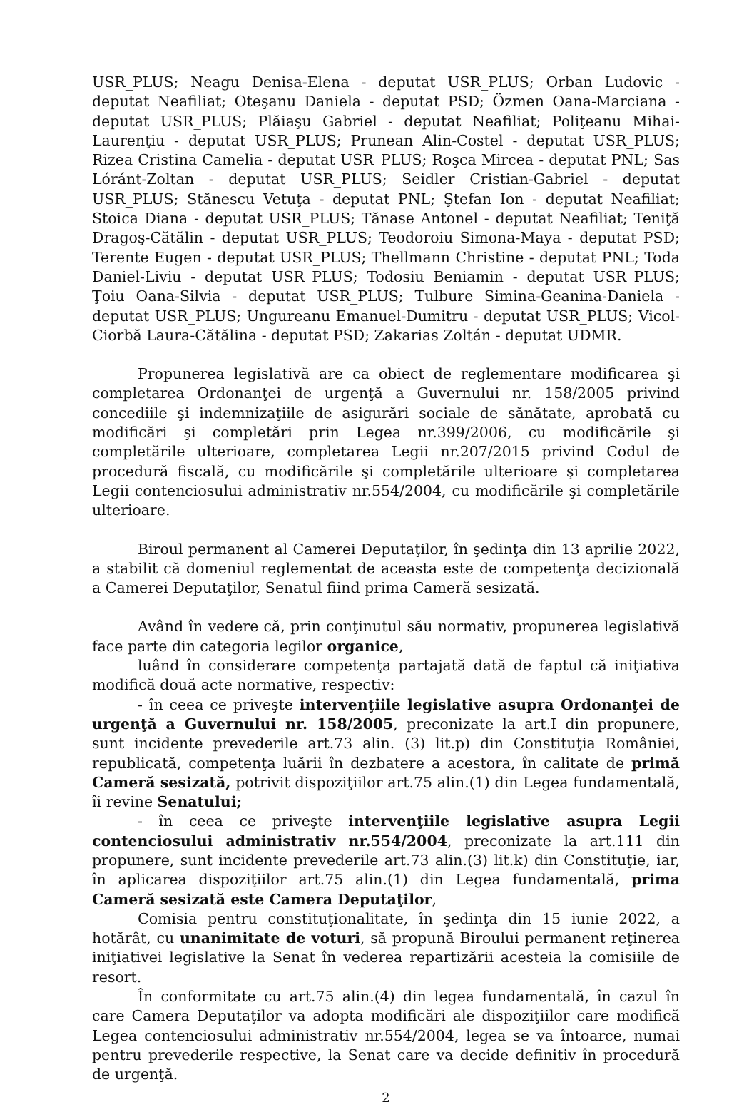USR_PLUS; Neagu Denisa-Elena - deputat USR_PLUS; Orban Ludovic - deputat Neafiliat; Oteşanu Daniela - deputat PSD; Özmen Oana-Marciana - deputat USR_PLUS; Plăiaşu Gabriel - deputat Neafiliat; Poliţeanu Mihai-Laurenţiu - deputat USR_PLUS; Prunean Alin-Costel - deputat USR_PLUS; Rizea Cristina Camelia - deputat USR_PLUS; Roşca Mircea - deputat PNL; Sas Lóránt-Zoltan - deputat USR_PLUS; Seidler Cristian-Gabriel - deputat USR_PLUS; Stănescu Vetuţa - deputat PNL; Ştefan Ion - deputat Neafiliat; Stoica Diana - deputat USR_PLUS; Tănase Antonel - deputat Neafiliat; Teniţă Dragoş-Cătălin - deputat USR_PLUS; Teodoroiu Simona-Maya - deputat PSD; Terente Eugen - deputat USR_PLUS; Thellmann Christine - deputat PNL; Toda Daniel-Liviu - deputat USR_PLUS; Todosiu Beniamin - deputat USR_PLUS; Ţoiu Oana-Silvia - deputat USR_PLUS; Tulbure Simina-Geanina-Daniela - deputat USR_PLUS; Ungureanu Emanuel-Dumitru - deputat USR_PLUS; Vicol-Ciorbă Laura-Cătălina - deputat PSD; Zakarias Zoltán - deputat UDMR.
Propunerea legislativă are ca obiect de reglementare modificarea şi completarea Ordonanţei de urgenţă a Guvernului nr. 158/2005 privind concediile şi indemnizaţiile de asigurări sociale de sănătate, aprobată cu modificări şi completări prin Legea nr.399/2006, cu modificările şi completările ulterioare, completarea Legii nr.207/2015 privind Codul de procedură fiscală, cu modificările şi completările ulterioare şi completarea Legii contenciosului administrativ nr.554/2004, cu modificările şi completările ulterioare.
Biroul permanent al Camerei Deputaţilor, în şedinţa din 13 aprilie 2022, a stabilit că domeniul reglementat de aceasta este de competenţa decizională a Camerei Deputaţilor, Senatul fiind prima Cameră sesizată.
Având în vedere că, prin conţinutul său normativ, propunerea legislativă face parte din categoria legilor organice,
luând în considerare competenţa partajată dată de faptul că iniţiativa modifică două acte normative, respectiv:
- în ceea ce priveşte intervenţiile legislative asupra Ordonanţei de urgenţă a Guvernului nr. 158/2005, preconizate la art.I din propunere, sunt incidente prevederile art.73 alin. (3) lit.p) din Constituţia României, republicată, competenţa luării în dezbatere a acestora, în calitate de primă Cameră sesizată, potrivit dispoziţiilor art.75 alin.(1) din Legea fundamentală, îi revine Senatului;
- în ceea ce priveşte intervenţiile legislative asupra Legii contenciosului administrativ nr.554/2004, preconizate la art.111 din propunere, sunt incidente prevederile art.73 alin.(3) lit.k) din Constituţie, iar, în aplicarea dispoziţiilor art.75 alin.(1) din Legea fundamentală, prima Cameră sesizată este Camera Deputaţilor,
Comisia pentru constituţionalitate, în şedinţa din 15 iunie 2022, a hotărât, cu unanimitate de voturi, să propună Biroului permanent reţinerea iniţiativei legislative la Senat în vederea repartizării acesteia la comisiile de resort.
În conformitate cu art.75 alin.(4) din legea fundamentală, în cazul în care Camera Deputaţilor va adopta modificări ale dispoziţiilor care modifică Legea contenciosului administrativ nr.554/2004, legea se va întoarce, numai pentru prevederile respective, la Senat care va decide definitiv în procedură de urgenţă.
2